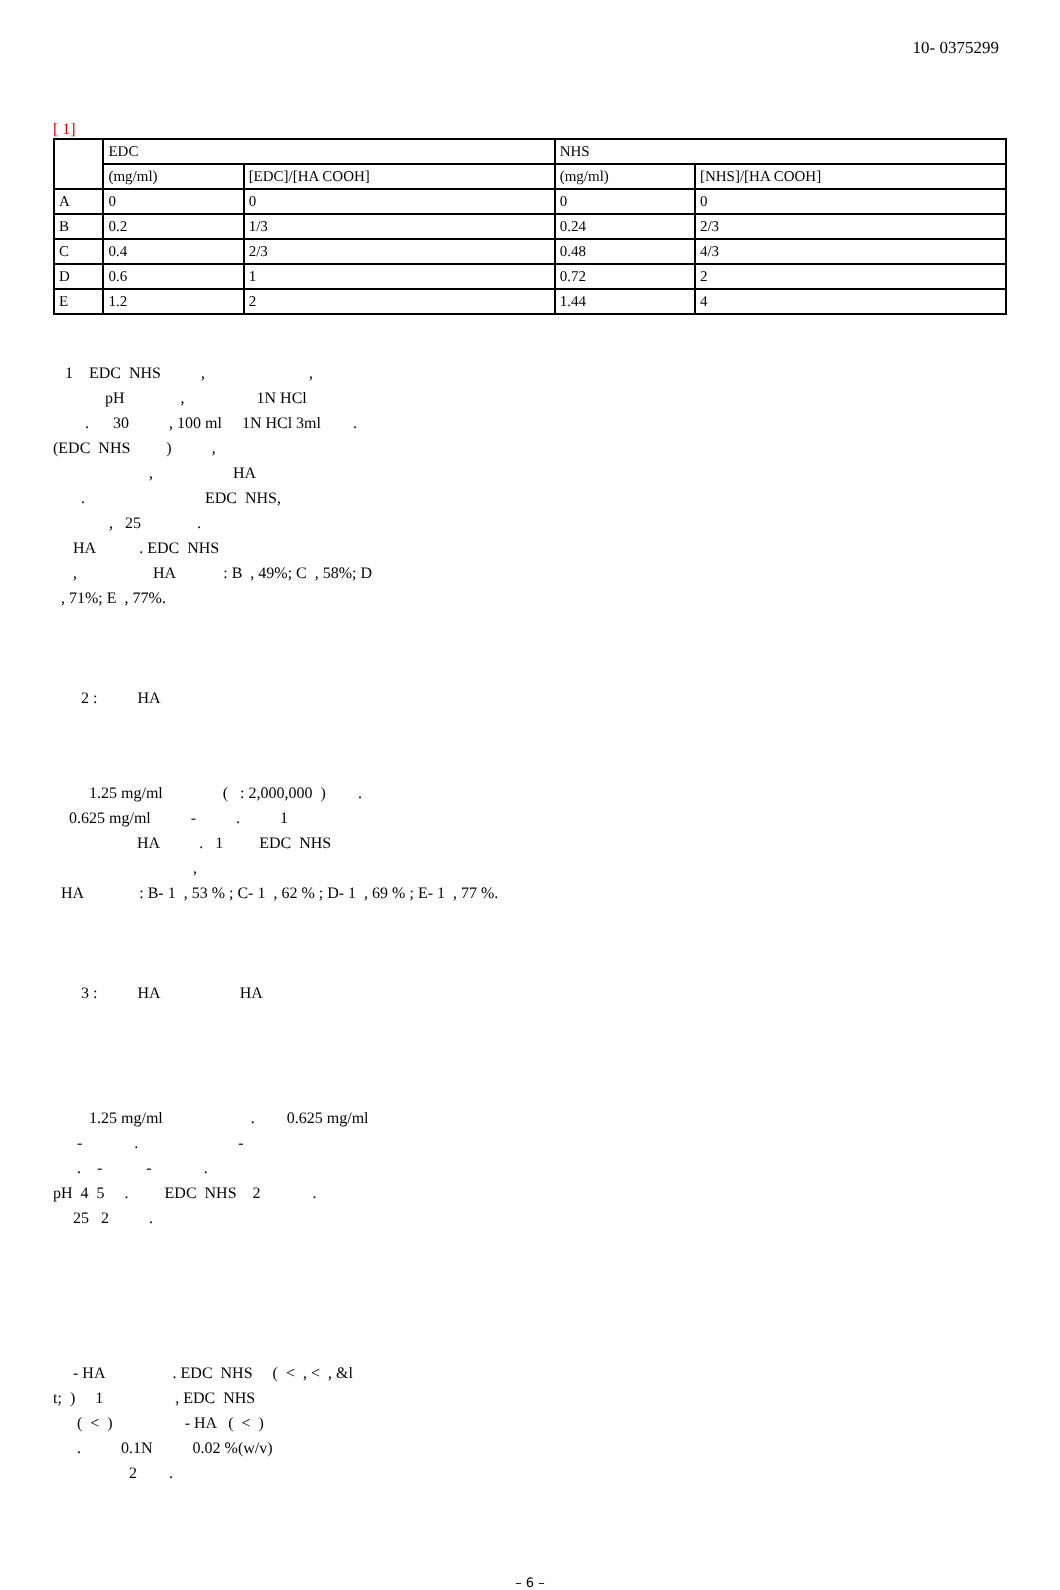10- 0375299
[ 1]
| | EDC | | NHS | |
| | (mg/ml) | [EDC]/[HA COOH] | (mg/ml) | [NHS]/[HA COOH] |
| A | 0 | 0 | 0 | 0 |
| B | 0.2 | 1/3 | 0.24 | 2/3 |
| C | 0.4 | 2/3 | 0.48 | 4/3 |
| D | 0.6 | 1 | 0.72 | 2 |
| E | 1.2 | 2 | 1.44 | 4 |
1 EDC NHS , ,
pH , 1N HCl
. 30 , 100 ml 1N HCl 3ml .
(EDC NHS ) ,
, HA
. EDC NHS,
, 25 .
HA . EDC NHS
, HA : B , 49%; C , 58%; D
, 71%; E , 77%.
2 : HA
1.25 mg/ml ( : 2,000,000 ) .
0.625 mg/ml - . 1
HA . 1 EDC NHS
,
HA : B- 1 , 53 % ; C- 1 , 62 % ; D- 1 , 69 % ; E- 1 , 77 %.
3 : HA HA
1.25 mg/ml . 0.625 mg/ml
- . -
. - - .
pH 4 5 . EDC NHS 2 .
25 2 .
- HA . EDC NHS ( < , < , &l
t; ) 1 , EDC NHS
( < ) - HA ( < )
. 0.1N 0.02 %(w/v)
2 .
– 6 –